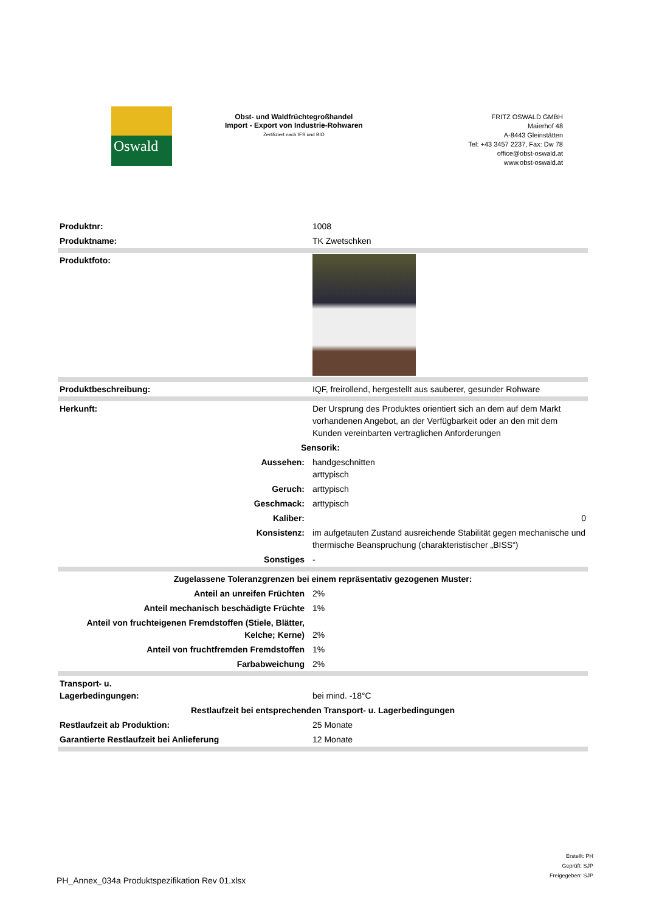Oswald
Obst- und Waldfrüchtegroßhandel
Import - Export von Industrie-Rohwaren
Zertifiziert nach IFS und BIO
FRITZ OSWALD GMBH
Maierhof 48
A-8443 Gleinstätten
Tel: +43 3457 2237, Fax: Dw 78
office@obst-oswald.at
www.obst-oswald.at
| Produktnr: | 1008 |
| Produktname: | TK Zwetschken |
| Produktfoto: | |
| Produktbeschreibung: | IQF, freirollend, hergestellt aus sauberer, gesunder Rohware |
| Herkunft: | Der Ursprung des Produktes orientiert sich an dem auf dem Markt vorhandenen Angebot, an der Verfügbarkeit oder an den mit dem Kunden vereinbarten vertraglichen Anforderungen |
| Sensorik: | |
| Aussehen: | handgeschnitten arttypisch |
| Geruch: | arttypisch |
| Geschmack: | arttypisch |
| Kaliber: | 0 |
| Konsistenz: | im aufgetauten Zustand ausreichende Stabilität gegen mechanische und thermische Beanspruchung (charakteristischer „BISS“) |
| Sonstiges | - |
| Zugelassene Toleranzgrenzen bei einem repräsentativ gezogenen Muster: | |
| Anteil an unreifen Früchten | 2% |
| Anteil mechanisch beschädigte Früchte | 1% |
| Anteil von fruchteigenen Fremdstoffen (Stiele, Blätter, Kelche; Kerne) | 2% |
| Anteil von fruchtfremden Fremdstoffen | 1% |
| Farbabweichung | 2% |
| Transport- u. Lagerbedingungen: | bei mind. -18°C |
| Restlaufzeit bei entsprechenden Transport- u. Lagerbedingungen | |
| Restlaufzeit ab Produktion: | 25 Monate |
| Garantierte Restlaufzeit bei Anlieferung | 12 Monate |
Erstellt: PH
Geprüft: SJP
Freigegeben: SJP
PH_Annex_034a Produktspezifikation Rev 01.xlsx